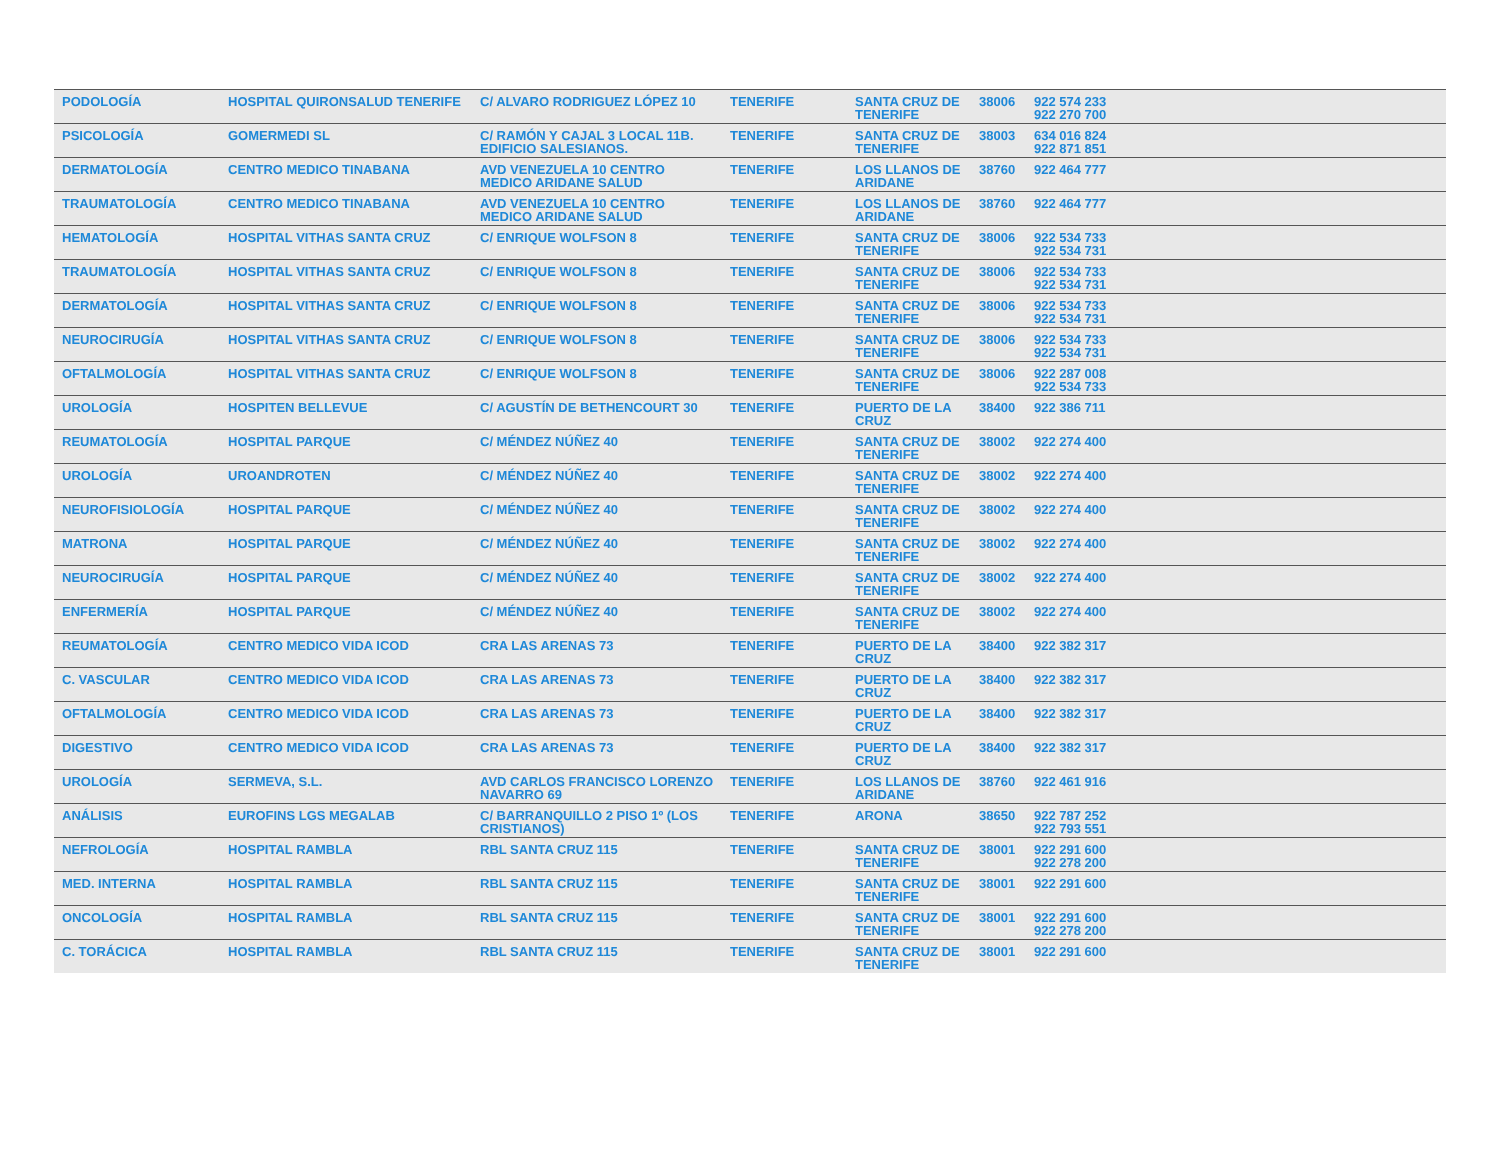| PODOLOGÍA | HOSPITAL QUIRONSALUD TENERIFE | C/ ALVARO RODRIGUEZ LÓPEZ 10 | TENERIFE | SANTA CRUZ DE TENERIFE | 38006 | 922 574 233 922 270 700 | |
| PSICOLOGÍA | GOMERMEDI SL | C/ RAMÓN Y CAJAL 3 LOCAL 11B. EDIFICIO SALESIANOS. | TENERIFE | SANTA CRUZ DE TENERIFE | 38003 | 634 016 824 922 871 851 | |
| DERMATOLOGÍA | CENTRO MEDICO TINABANA | AVD VENEZUELA 10 CENTRO MEDICO ARIDANE SALUD | TENERIFE | LOS LLANOS DE ARIDANE | 38760 | 922 464 777 | |
| TRAUMATOLOGÍA | CENTRO MEDICO TINABANA | AVD VENEZUELA 10 CENTRO MEDICO ARIDANE SALUD | TENERIFE | LOS LLANOS DE ARIDANE | 38760 | 922 464 777 | |
| HEMATOLOGÍA | HOSPITAL VITHAS SANTA CRUZ | C/ ENRIQUE WOLFSON 8 | TENERIFE | SANTA CRUZ DE TENERIFE | 38006 | 922 534 733 922 534 731 | |
| TRAUMATOLOGÍA | HOSPITAL VITHAS SANTA CRUZ | C/ ENRIQUE WOLFSON 8 | TENERIFE | SANTA CRUZ DE TENERIFE | 38006 | 922 534 733 922 534 731 | |
| DERMATOLOGÍA | HOSPITAL VITHAS SANTA CRUZ | C/ ENRIQUE WOLFSON 8 | TENERIFE | SANTA CRUZ DE TENERIFE | 38006 | 922 534 733 922 534 731 | |
| NEUROCIRUGÍA | HOSPITAL VITHAS SANTA CRUZ | C/ ENRIQUE WOLFSON 8 | TENERIFE | SANTA CRUZ DE TENERIFE | 38006 | 922 534 733 922 534 731 | |
| OFTALMOLOGÍA | HOSPITAL VITHAS SANTA CRUZ | C/ ENRIQUE WOLFSON 8 | TENERIFE | SANTA CRUZ DE TENERIFE | 38006 | 922 287 008 922 534 733 | |
| UROLOGÍA | HOSPITEN BELLEVUE | C/ AGUSTÍN DE BETHENCOURT 30 | TENERIFE | PUERTO DE LA CRUZ | 38400 | 922 386 711 | |
| REUMATOLOGÍA | HOSPITAL PARQUE | C/ MÉNDEZ NÚÑEZ 40 | TENERIFE | SANTA CRUZ DE TENERIFE | 38002 | 922 274 400 | |
| UROLOGÍA | UROANDROTEN | C/ MÉNDEZ NÚÑEZ 40 | TENERIFE | SANTA CRUZ DE TENERIFE | 38002 | 922 274 400 | |
| NEUROFISIOLOGÍA | HOSPITAL PARQUE | C/ MÉNDEZ NÚÑEZ 40 | TENERIFE | SANTA CRUZ DE TENERIFE | 38002 | 922 274 400 | |
| MATRONA | HOSPITAL PARQUE | C/ MÉNDEZ NÚÑEZ 40 | TENERIFE | SANTA CRUZ DE TENERIFE | 38002 | 922 274 400 | |
| NEUROCIRUGÍA | HOSPITAL PARQUE | C/ MÉNDEZ NÚÑEZ 40 | TENERIFE | SANTA CRUZ DE TENERIFE | 38002 | 922 274 400 | |
| ENFERMERÍA | HOSPITAL PARQUE | C/ MÉNDEZ NÚÑEZ 40 | TENERIFE | SANTA CRUZ DE TENERIFE | 38002 | 922 274 400 | |
| REUMATOLOGÍA | CENTRO MEDICO VIDA ICOD | CRA LAS ARENAS 73 | TENERIFE | PUERTO DE LA CRUZ | 38400 | 922 382 317 | |
| C. VASCULAR | CENTRO MEDICO VIDA ICOD | CRA LAS ARENAS 73 | TENERIFE | PUERTO DE LA CRUZ | 38400 | 922 382 317 | |
| OFTALMOLOGÍA | CENTRO MEDICO VIDA ICOD | CRA LAS ARENAS 73 | TENERIFE | PUERTO DE LA CRUZ | 38400 | 922 382 317 | |
| DIGESTIVO | CENTRO MEDICO VIDA ICOD | CRA LAS ARENAS 73 | TENERIFE | PUERTO DE LA CRUZ | 38400 | 922 382 317 | |
| UROLOGÍA | SERMEVA, S.L. | AVD CARLOS FRANCISCO LORENZO NAVARRO 69 | TENERIFE | LOS LLANOS DE ARIDANE | 38760 | 922 461 916 | |
| ANÁLISIS | EUROFINS LGS MEGALAB | C/ BARRANQUILLO 2 PISO 1º (LOS CRISTIANOS) | TENERIFE | ARONA | 38650 | 922 787 252 922 793 551 | |
| NEFROLOGÍA | HOSPITAL RAMBLA | RBL SANTA CRUZ 115 | TENERIFE | SANTA CRUZ DE TENERIFE | 38001 | 922 291 600 922 278 200 | |
| MED. INTERNA | HOSPITAL RAMBLA | RBL SANTA CRUZ 115 | TENERIFE | SANTA CRUZ DE TENERIFE | 38001 | 922 291 600 | |
| ONCOLOGÍA | HOSPITAL RAMBLA | RBL SANTA CRUZ 115 | TENERIFE | SANTA CRUZ DE TENERIFE | 38001 | 922 291 600 922 278 200 | |
| C. TORÁCICA | HOSPITAL RAMBLA | RBL SANTA CRUZ 115 | TENERIFE | SANTA CRUZ DE TENERIFE | 38001 | 922 291 600 | |